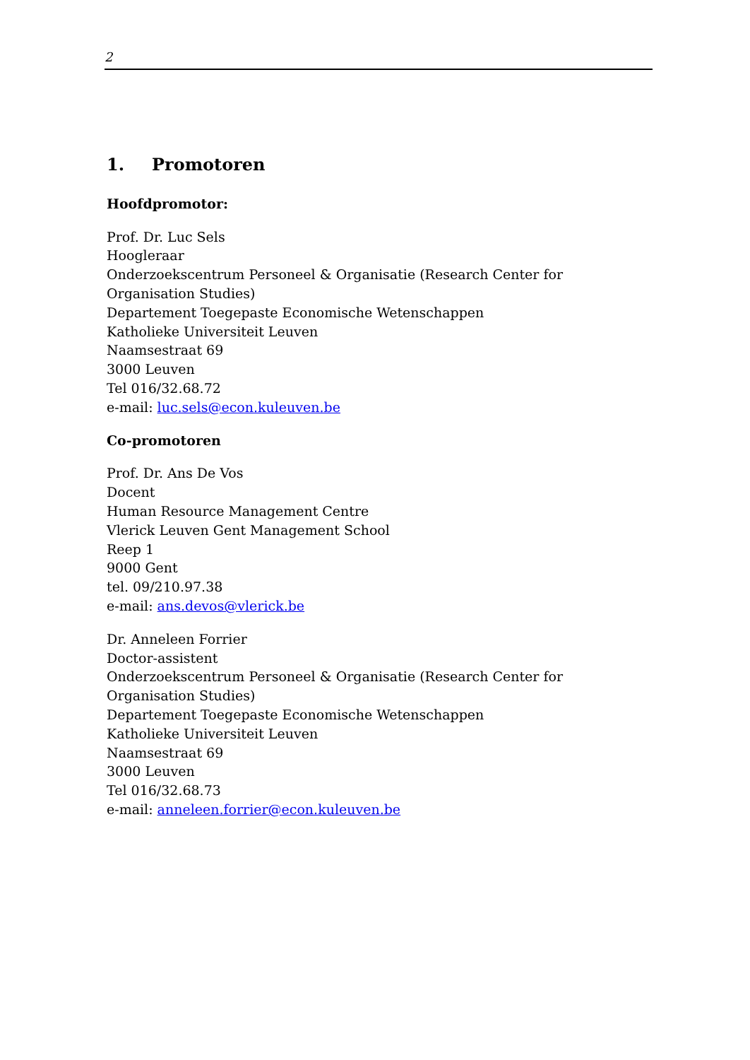2
1. Promotoren
Hoofdpromotor:
Prof. Dr. Luc Sels
Hoogleraar
Onderzoekscentrum Personeel & Organisatie (Research Center for Organisation Studies)
Departement Toegepaste Economische Wetenschappen
Katholieke Universiteit Leuven
Naamsestraat 69
3000 Leuven
Tel 016/32.68.72
e-mail: luc.sels@econ.kuleuven.be
Co-promotoren
Prof. Dr. Ans De Vos
Docent
Human Resource Management Centre
Vlerick Leuven Gent Management School
Reep 1
9000 Gent
tel. 09/210.97.38
e-mail: ans.devos@vlerick.be
Dr. Anneleen Forrier
Doctor-assistent
Onderzoekscentrum Personeel & Organisatie (Research Center for Organisation Studies)
Departement Toegepaste Economische Wetenschappen
Katholieke Universiteit Leuven
Naamsestraat 69
3000 Leuven
Tel 016/32.68.73
e-mail: anneleen.forrier@econ.kuleuven.be